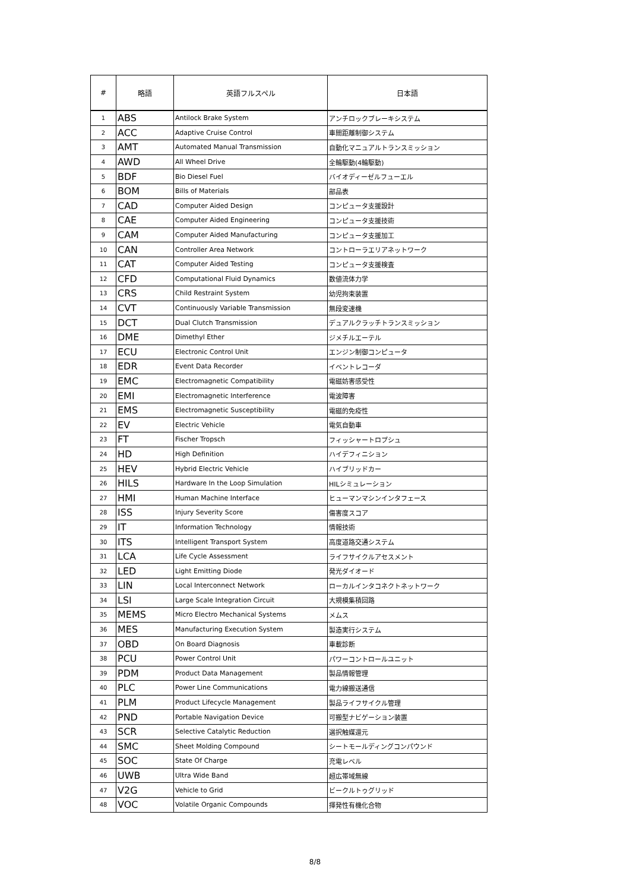| # | 略語 | 英語フルスペル | 日本語 |
| --- | --- | --- | --- |
| 1 | ABS | Antilock Brake System | アンチロックブレーキシステム |
| 2 | ACC | Adaptive Cruise Control | 車間距離制御システム |
| 3 | AMT | Automated Manual Transmission | 自動化マニュアルトランスミッション |
| 4 | AWD | All Wheel Drive | 全輪駆動(4輪駆動) |
| 5 | BDF | Bio Diesel Fuel | バイオディーゼルフューエル |
| 6 | BOM | Bills of Materials | 部品表 |
| 7 | CAD | Computer Aided Design | コンピュータ支援設計 |
| 8 | CAE | Computer Aided Engineering | コンピュータ支援技術 |
| 9 | CAM | Computer Aided Manufacturing | コンピュータ支援加工 |
| 10 | CAN | Controller Area Network | コントローラエリアネットワーク |
| 11 | CAT | Computer Aided Testing | コンピュータ支援検査 |
| 12 | CFD | Computational Fluid Dynamics | 数値流体力学 |
| 13 | CRS | Child Restraint System | 幼児拘束装置 |
| 14 | CVT | Continuously Variable Transmission | 無段変速機 |
| 15 | DCT | Dual Clutch Transmission | デュアルクラッチトランスミッション |
| 16 | DME | Dimethyl Ether | ジメチルエーテル |
| 17 | ECU | Electronic Control Unit | エンジン制御コンピュータ |
| 18 | EDR | Event Data Recorder | イベントレコーダ |
| 19 | EMC | Electromagnetic Compatibility | 電磁妨害感受性 |
| 20 | EMI | Electromagnetic Interference | 電波障害 |
| 21 | EMS | Electromagnetic Susceptibility | 電磁的免疫性 |
| 22 | EV | Electric Vehicle | 電気自動車 |
| 23 | FT | Fischer Tropsch | フィッシャートロプシュ |
| 24 | HD | High Definition | ハイデフィニション |
| 25 | HEV | Hybrid Electric Vehicle | ハイブリッドカー |
| 26 | HILS | Hardware In the Loop Simulation | HILシミュレーション |
| 27 | HMI | Human Machine Interface | ヒューマンマシンインタフェース |
| 28 | ISS | Injury Severity Score | 傷害度スコア |
| 29 | IT | Information Technology | 情報技術 |
| 30 | ITS | Intelligent Transport System | 高度道路交通システム |
| 31 | LCA | Life Cycle Assessment | ライフサイクルアセスメント |
| 32 | LED | Light Emitting Diode | 発光ダイオード |
| 33 | LIN | Local Interconnect Network | ローカルインタコネクトネットワーク |
| 34 | LSI | Large Scale Integration Circuit | 大規模集積回路 |
| 35 | MEMS | Micro Electro Mechanical Systems | メムス |
| 36 | MES | Manufacturing Execution System | 製造実行システム |
| 37 | OBD | On Board Diagnosis | 車載診断 |
| 38 | PCU | Power Control Unit | パワーコントロールユニット |
| 39 | PDM | Product Data Management | 製品情報管理 |
| 40 | PLC | Power Line Communications | 電力線搬送通信 |
| 41 | PLM | Product Lifecycle Management | 製品ライフサイクル管理 |
| 42 | PND | Portable Navigation Device | 可搬型ナビゲーション装置 |
| 43 | SCR | Selective Catalytic Reduction | 選択触媒還元 |
| 44 | SMC | Sheet Molding Compound | シートモールディングコンパウンド |
| 45 | SOC | State Of Charge | 充電レベル |
| 46 | UWB | Ultra Wide Band | 超広帯域無線 |
| 47 | V2G | Vehicle to Grid | ビークルトゥグリッド |
| 48 | VOC | Volatile Organic Compounds | 揮発性有機化合物 |
8/8